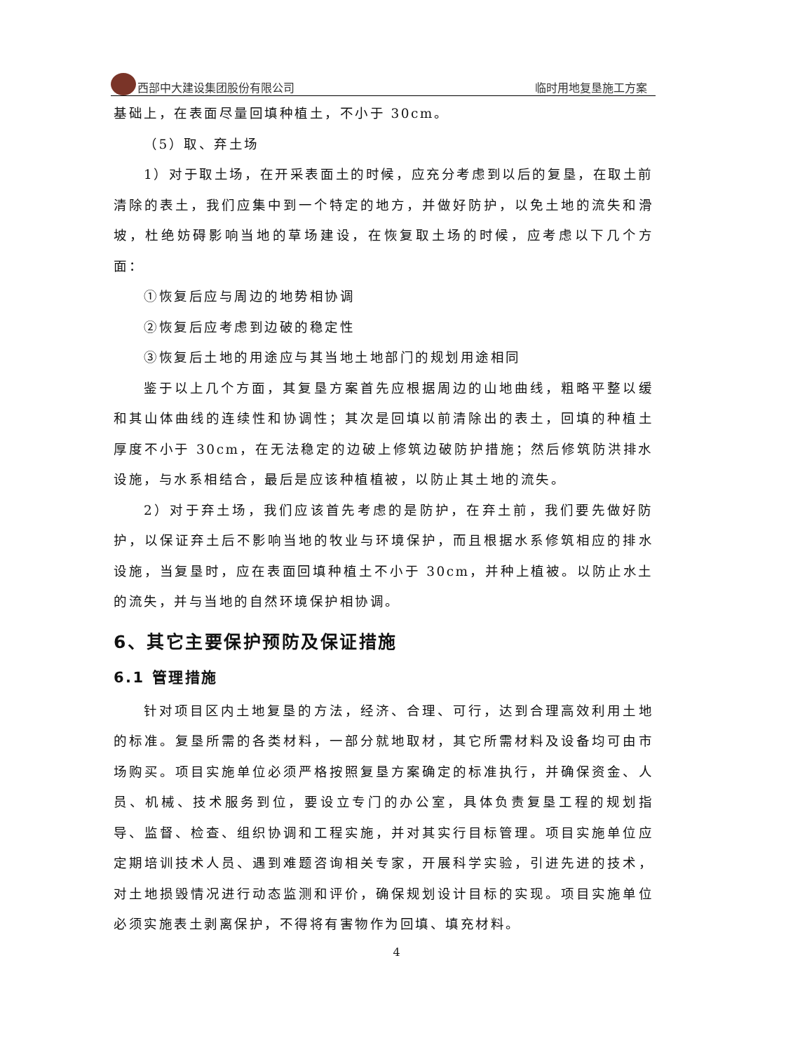西部中大建设集团股份有限公司 临时用地复垦施工方案
基础上，在表面尽量回填种植土，不小于 30cm。
（5）取、弃土场
1）对于取土场，在开采表面土的时候，应充分考虑到以后的复垦，在取土前清除的表土，我们应集中到一个特定的地方，并做好防护，以免土地的流失和滑坡，杜绝妨碍影响当地的草场建设，在恢复取土场的时候，应考虑以下几个方面：
①恢复后应与周边的地势相协调
②恢复后应考虑到边破的稳定性
③恢复后土地的用途应与其当地土地部门的规划用途相同
鉴于以上几个方面，其复垦方案首先应根据周边的山地曲线，粗略平整以缓和其山体曲线的连续性和协调性；其次是回填以前清除出的表土，回填的种植土厚度不小于 30cm，在无法稳定的边破上修筑边破防护措施；然后修筑防洪排水设施，与水系相结合，最后是应该种植植被，以防止其土地的流失。
2）对于弃土场，我们应该首先考虑的是防护，在弃土前，我们要先做好防护，以保证弃土后不影响当地的牧业与环境保护，而且根据水系修筑相应的排水设施，当复垦时，应在表面回填种植土不小于 30cm，并种上植被。以防止水土的流失，并与当地的自然环境保护相协调。
6、其它主要保护预防及保证措施
6.1 管理措施
针对项目区内土地复垦的方法，经济、合理、可行，达到合理高效利用土地的标准。复垦所需的各类材料，一部分就地取材，其它所需材料及设备均可由市场购买。项目实施单位必须严格按照复垦方案确定的标准执行，并确保资金、人员、机械、技术服务到位，要设立专门的办公室，具体负责复垦工程的规划指导、监督、检查、组织协调和工程实施，并对其实行目标管理。项目实施单位应定期培训技术人员、遇到难题咨询相关专家，开展科学实验，引进先进的技术，对土地损毁情况进行动态监测和评价，确保规划设计目标的实现。项目实施单位必须实施表土剥离保护，不得将有害物作为回填、填充材料。
4